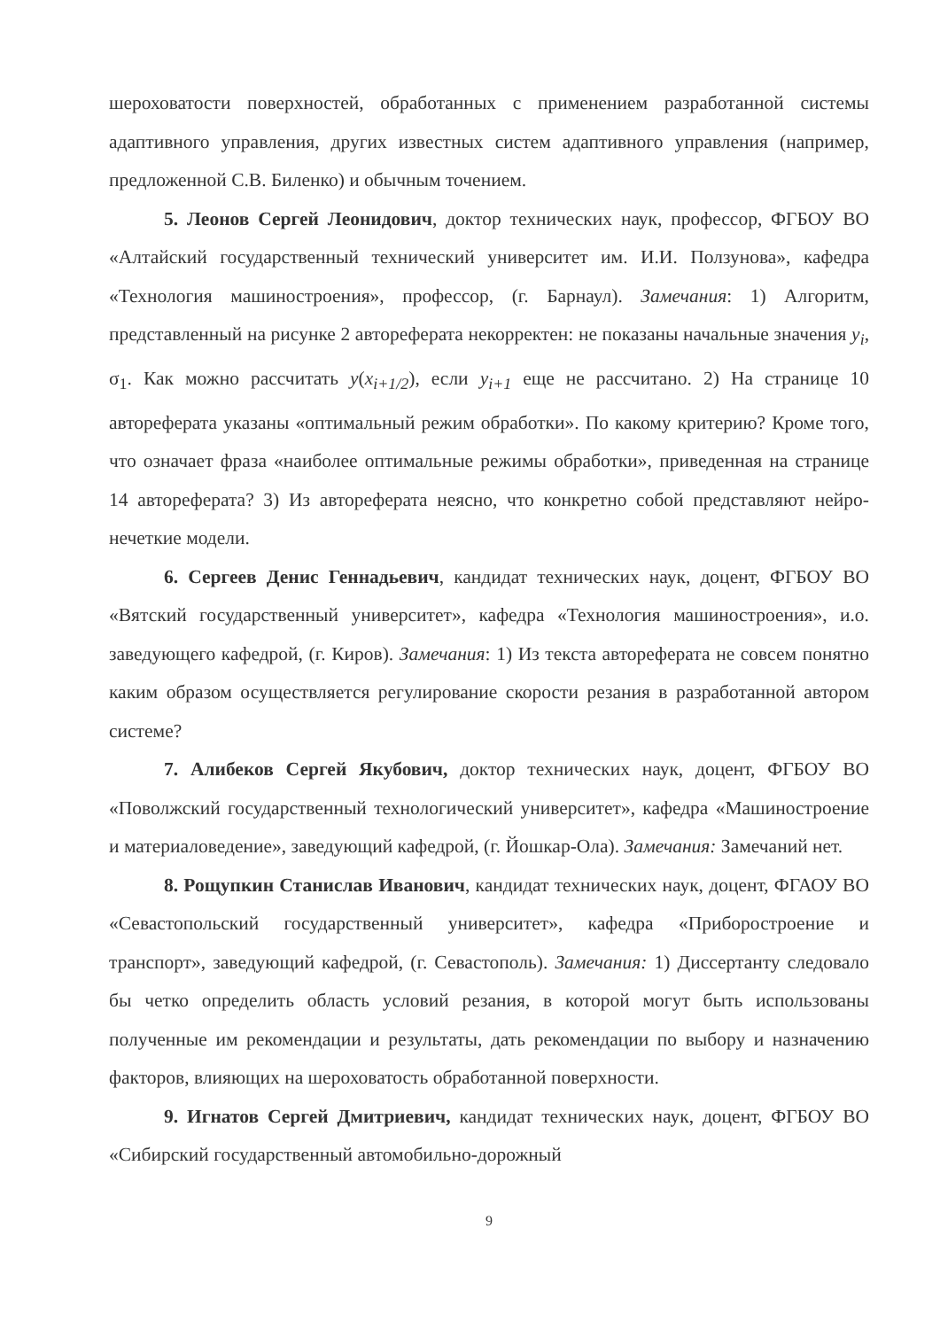шероховатости поверхностей, обработанных с применением разработанной системы адаптивного управления, других известных систем адаптивного управления (например, предложенной С.В. Биленко) и обычным точением.
5. Леонов Сергей Леонидович, доктор технических наук, профессор, ФГБОУ ВО «Алтайский государственный технический университет им. И.И. Ползунова», кафедра «Технология машиностроения», профессор, (г. Барнаул). Замечания: 1) Алгоритм, представленный на рисунке 2 автореферата некорректен: не показаны начальные значения y<sub>i</sub>, σ<sub>1</sub>. Как можно рассчитать y(x<sub>i+1/2</sub>), если y<sub>i+1</sub> еще не рассчитано. 2) На странице 10 автореферата указаны «оптимальный режим обработки». По какому критерию? Кроме того, что означает фраза «наиболее оптимальные режимы обработки», приведенная на странице 14 автореферата? 3) Из автореферата неясно, что конкретно собой представляют нейро-нечеткие модели.
6. Сергеев Денис Геннадьевич, кандидат технических наук, доцент, ФГБОУ ВО «Вятский государственный университет», кафедра «Технология машиностроения», и.о. заведующего кафедрой, (г. Киров). Замечания: 1) Из текста автореферата не совсем понятно каким образом осуществляется регулирование скорости резания в разработанной автором системе?
7. Алибеков Сергей Якубович, доктор технических наук, доцент, ФГБОУ ВО «Поволжский государственный технологический университет», кафедра «Машиностроение и материаловедение», заведующий кафедрой, (г. Йошкар-Ола). Замечания: Замечаний нет.
8. Рощупкин Станислав Иванович, кандидат технических наук, доцент, ФГАОУ ВО «Севастопольский государственный университет», кафедра «Приборостроение и транспорт», заведующий кафедрой, (г. Севастополь). Замечания: 1) Диссертанту следовало бы четко определить область условий резания, в которой могут быть использованы полученные им рекомендации и результаты, дать рекомендации по выбору и назначению факторов, влияющих на шероховатость обработанной поверхности.
9. Игнатов Сергей Дмитриевич, кандидат технических наук, доцент, ФГБОУ ВО «Сибирский государственный автомобильно-дорожный
9